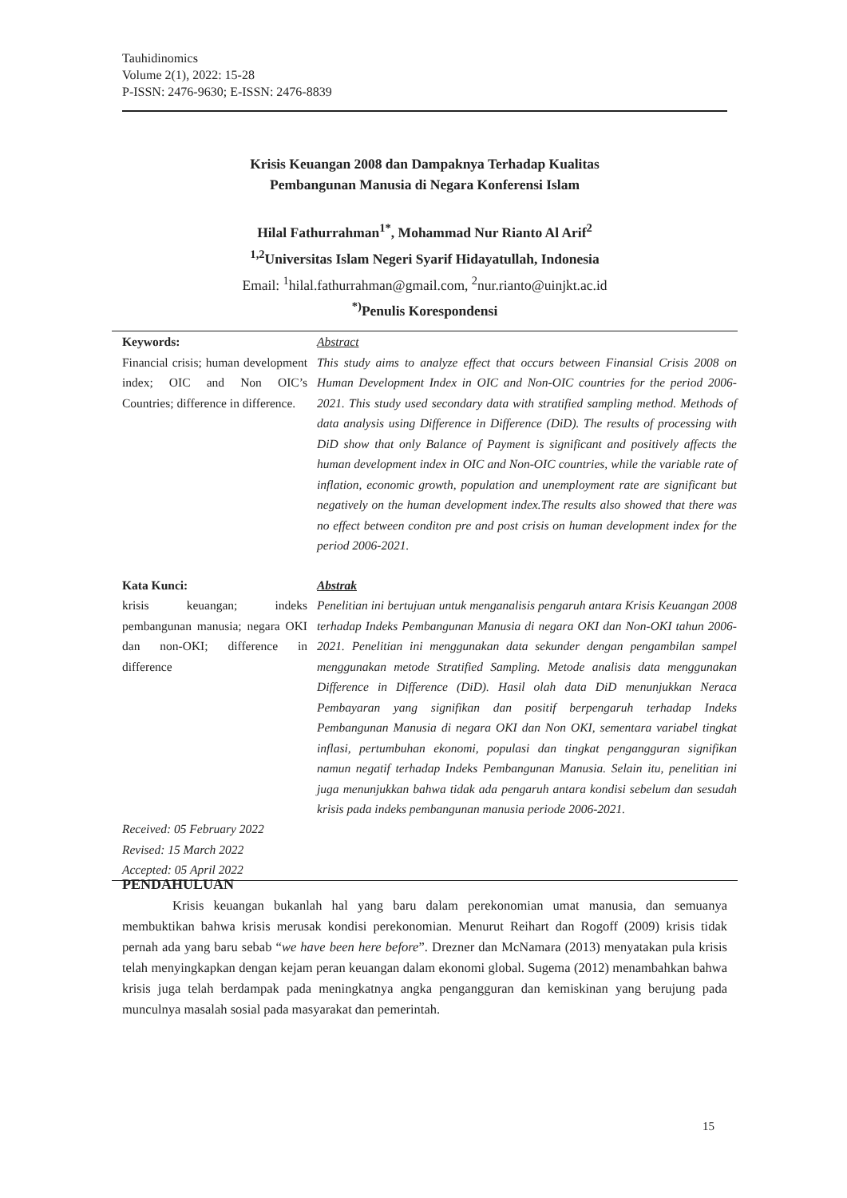Tauhidinomics
Volume 2(1), 2022: 15-28
P-ISSN: 2476-9630; E-ISSN: 2476-8839
Krisis Keuangan 2008 dan Dampaknya Terhadap Kualitas
Pembangunan Manusia di Negara Konferensi Islam
Hilal Fathurrahman<sup>1*</sup>, Mohammad Nur Rianto Al Arif<sup>2</sup>
<sup>1,2</sup>Universitas Islam Negeri Syarif Hidayatullah, Indonesia
Email: <sup>1</sup>hilal.fathurrahman@gmail.com, <sup>2</sup>nur.rianto@uinjkt.ac.id
<sup>*)</sup> Penulis Korespondensi
Keywords:
Financial crisis; human development index; OIC and Non OIC’s Countries; difference in difference.
Abstract
This study aims to analyze effect that occurs between Finansial Crisis 2008 on Human Development Index in OIC and Non-OIC countries for the period 2006-2021. This study used secondary data with stratified sampling method. Methods of data analysis using Difference in Difference (DiD). The results of processing with DiD show that only Balance of Payment is significant and positively affects the human development index in OIC and Non-OIC countries, while the variable rate of inflation, economic growth, population and unemployment rate are significant but negatively on the human development index.The results also showed that there was no effect between conditon pre and post crisis on human development index for the period 2006-2021.
Kata Kunci:
krisis keuangan; indeks pembangunan manusia; negara OKI dan non-OKI; difference in difference
Received: 05 February 2022
Revised: 15 March 2022
Accepted: 05 April 2022
Abstrak
Penelitian ini bertujuan untuk menganalisis pengaruh antara Krisis Keuangan 2008 terhadap Indeks Pembangunan Manusia di negara OKI dan Non-OKI tahun 2006-2021. Penelitian ini menggunakan data sekunder dengan pengambilan sampel menggunakan metode Stratified Sampling. Metode analisis data menggunakan Difference in Difference (DiD). Hasil olah data DiD menunjukkan Neraca Pembayaran yang signifikan dan positif berpengaruh terhadap Indeks Pembangunan Manusia di negara OKI dan Non OKI, sementara variabel tingkat inflasi, pertumbuhan ekonomi, populasi dan tingkat pengangguran signifikan namun negatif terhadap Indeks Pembangunan Manusia. Selain itu, penelitian ini juga menunjukkan bahwa tidak ada pengaruh antara kondisi sebelum dan sesudah krisis pada indeks pembangunan manusia periode 2006-2021.
PENDAHULUAN
Krisis keuangan bukanlah hal yang baru dalam perekonomian umat manusia, dan semuanya membuktikan bahwa krisis merusak kondisi perekonomian. Menurut Reihart dan Rogoff (2009) krisis tidak pernah ada yang baru sebab “we have been here before”. Drezner dan McNamara (2013) menyatakan pula krisis telah menyingkapkan dengan kejam peran keuangan dalam ekonomi global. Sugema (2012) menambahkan bahwa krisis juga telah berdampak pada meningkatnya angka pengangguran dan kemiskinan yang berujung pada munculnya masalah sosial pada masyarakat dan pemerintah.
15